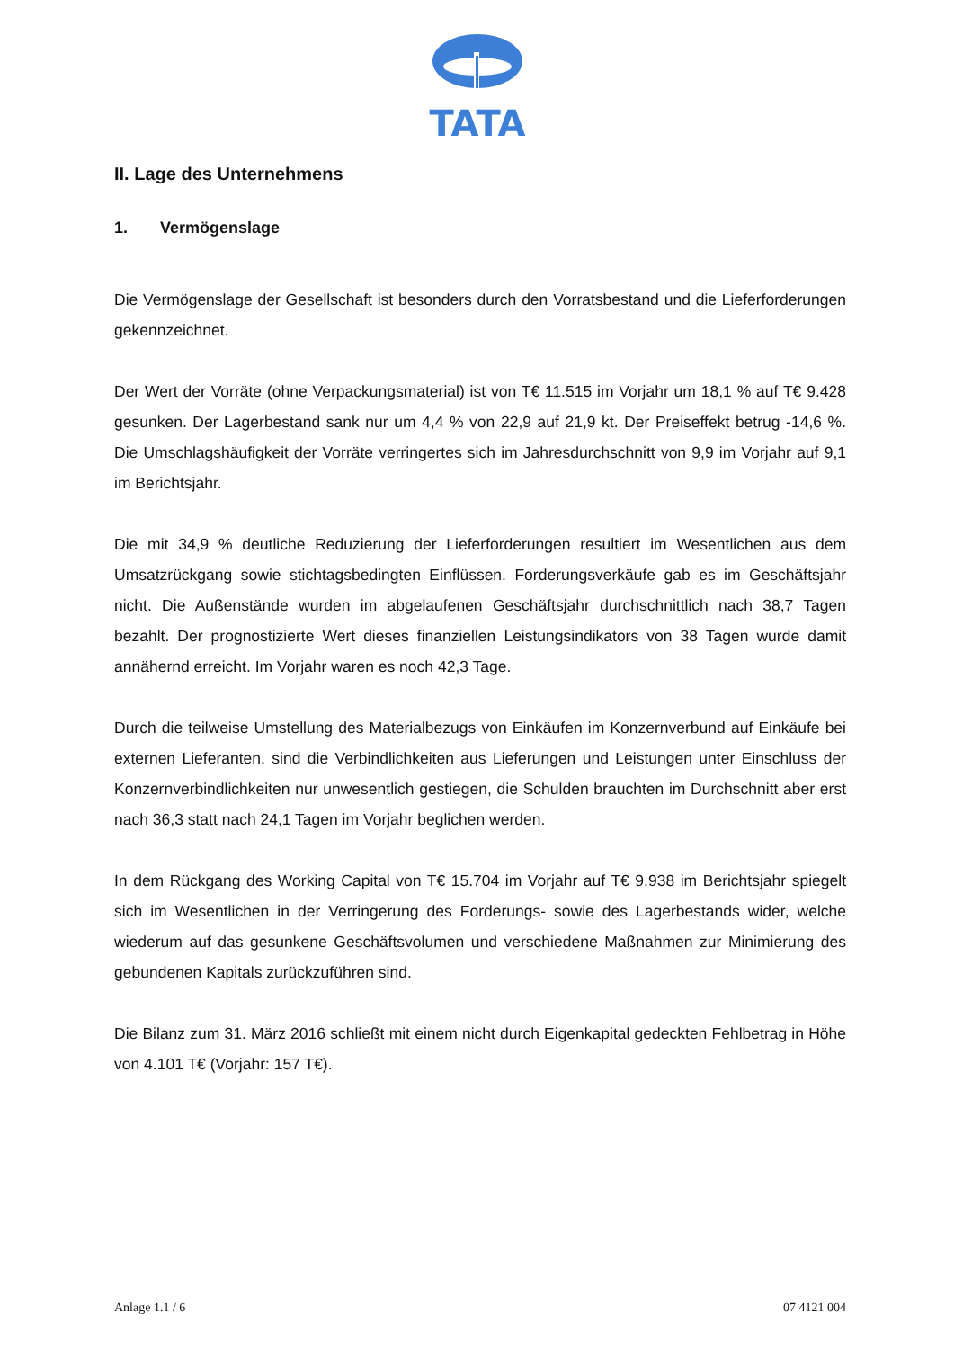TATA
II. Lage des Unternehmens
1. Vermögenslage
Die Vermögenslage der Gesellschaft ist besonders durch den Vorratsbestand und die Liefer­forderungen gekennzeichnet.
Der Wert der Vorräte (ohne Verpackungsmaterial) ist von T€ 11.515 im Vorjahr um 18,1 % auf T€ 9.428 gesunken. Der Lagerbestand sank nur um 4,4 % von 22,9 auf 21,9 kt. Der Preiseffekt betrug -14,6 %. Die Umschlagshäufigkeit der Vorräte verringertes sich im Jahres­durchschnitt von 9,9 im Vorjahr auf 9,1 im Berichtsjahr.
Die mit 34,9 % deutliche Reduzierung der Lieferforderungen resultiert im Wesentlichen aus dem Umsatzrückgang sowie stichtagsbedingten Einflüssen. Forderungsverkäufe gab es im Geschäftsjahr nicht. Die Außenstände wurden im abgelaufenen Geschäftsjahr durchschnitt­lich nach 38,7 Tagen bezahlt. Der prognostizierte Wert dieses finanziellen Leistungsindika­tors von 38 Tagen wurde damit annähernd erreicht. Im Vorjahr waren es noch 42,3 Tage.
Durch die teilweise Umstellung des Materialbezugs von Einkäufen im Konzernverbund auf Einkäufe bei externen Lieferanten, sind die Verbindlichkeiten aus Lieferungen und Leistun­gen unter Einschluss der Konzernverbindlichkeiten nur unwesentlich gestiegen, die Schulden brauchten im Durchschnitt aber erst nach 36,3 statt nach 24,1 Tagen im Vorjahr beglichen werden.
In dem Rückgang des Working Capital von T€ 15.704 im Vorjahr auf T€ 9.938 im Berichts­jahr spiegelt sich im Wesentlichen in der Verringerung des Forderungs- sowie des Lager­bestands wider, welche wiederum auf das gesunkene Geschäftsvolumen und verschiedene Maßnahmen zur Minimierung des gebundenen Kapitals zurückzuführen sind.
Die Bilanz zum 31. März 2016 schließt mit einem nicht durch Eigenkapital gedeckten Fehl­betrag in Höhe von 4.101 T€ (Vorjahr: 157 T€).
Anlage 1.1 / 6 07 4121 004